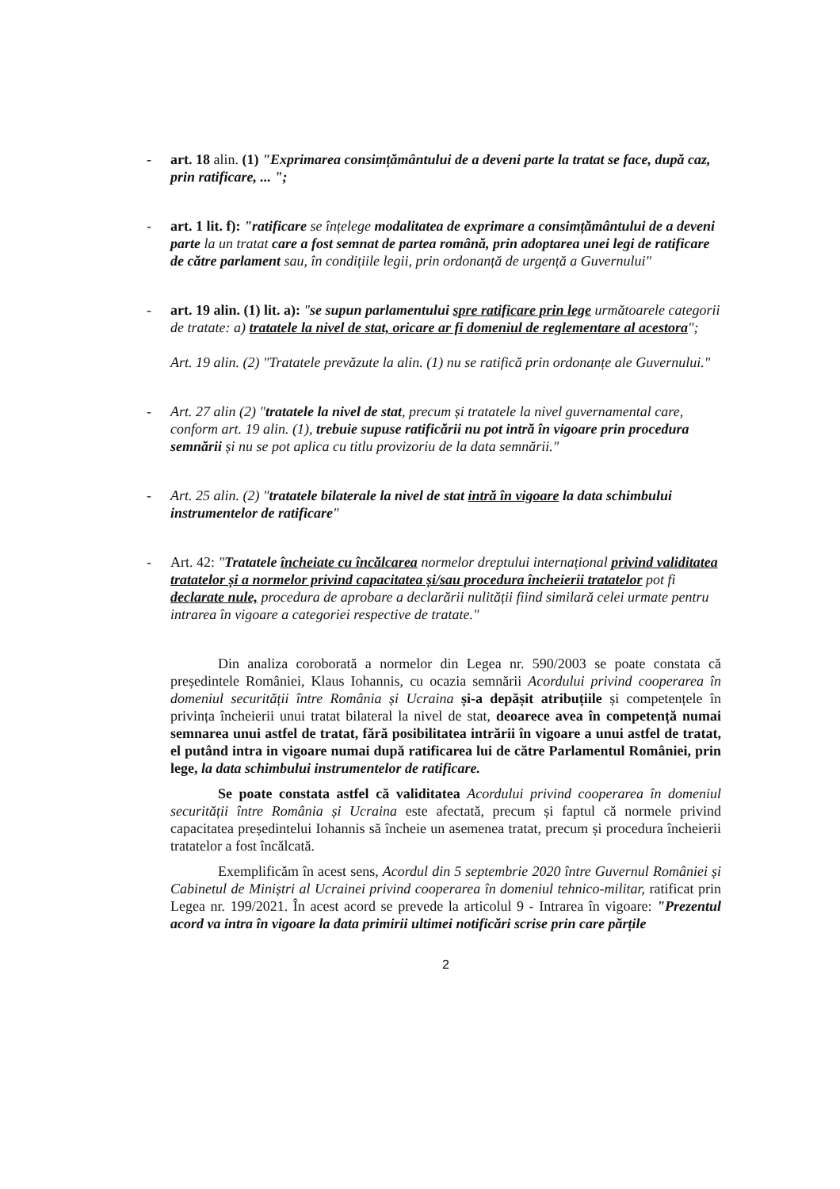- art. 18 alin. (1) "Exprimarea consimțământului de a deveni parte la tratat se face, după caz, prin ratificare, ... ";
- art. 1 lit. f): "ratificare se înțelege modalitatea de exprimare a consimțământului de a deveni parte la un tratat care a fost semnat de partea română, prin adoptarea unei legi de ratificare de către parlament sau, în condițiile legii, prin ordonanță de urgență a Guvernului"
- art. 19 alin. (1) lit. a): "se supun parlamentului spre ratificare prin lege următoarele categorii de tratate: a) tratatele la nivel de stat, oricare ar fi domeniul de reglementare al acestora";
Art. 19 alin. (2) "Tratatele prevăzute la alin. (1) nu se ratifică prin ordonanțe ale Guvernului."
- Art. 27 alin (2) "tratatele la nivel de stat, precum și tratatele la nivel guvernamental care, conform art. 19 alin. (1), trebuie supuse ratificării nu pot intră în vigoare prin procedura semnării și nu se pot aplica cu titlu provizoriu de la data semnării."
- Art. 25 alin. (2) "tratatele bilaterale la nivel de stat intră în vigoare la data schimbului instrumentelor de ratificare"
- Art. 42: "Tratatele încheiate cu încălcarea normelor dreptului internațional privind validitatea tratatelor și a normelor privind capacitatea și/sau procedura încheierii tratatelor pot fi declarate nule, procedura de aprobare a declarării nulității fiind similară celei urmate pentru intrarea în vigoare a categoriei respective de tratate."
Din analiza coroborată a normelor din Legea nr. 590/2003 se poate constata că președintele României, Klaus Iohannis, cu ocazia semnării Acordului privind cooperarea în domeniul securității între România și Ucraina și-a depășit atribuțiile și competențele în privința încheierii unui tratat bilateral la nivel de stat, deoarece avea în competență numai semnarea unui astfel de tratat, fără posibilitatea intrării în vigoare a unui astfel de tratat, el putând intra in vigoare numai după ratificarea lui de către Parlamentul României, prin lege, la data schimbului instrumentelor de ratificare.
Se poate constata astfel că validitatea Acordului privind cooperarea în domeniul securității între România și Ucraina este afectată, precum și faptul că normele privind capacitatea președintelui Iohannis să încheie un asemenea tratat, precum și procedura încheierii tratatelor a fost încălcată.
Exemplificăm în acest sens, Acordul din 5 septembrie 2020 între Guvernul României și Cabinetul de Miniștri al Ucrainei privind cooperarea în domeniul tehnico-militar, ratificat prin Legea nr. 199/2021. În acest acord se prevede la articolul 9 - Intrarea în vigoare: "Prezentul acord va intra în vigoare la data primirii ultimei notificări scrise prin care părțile
2